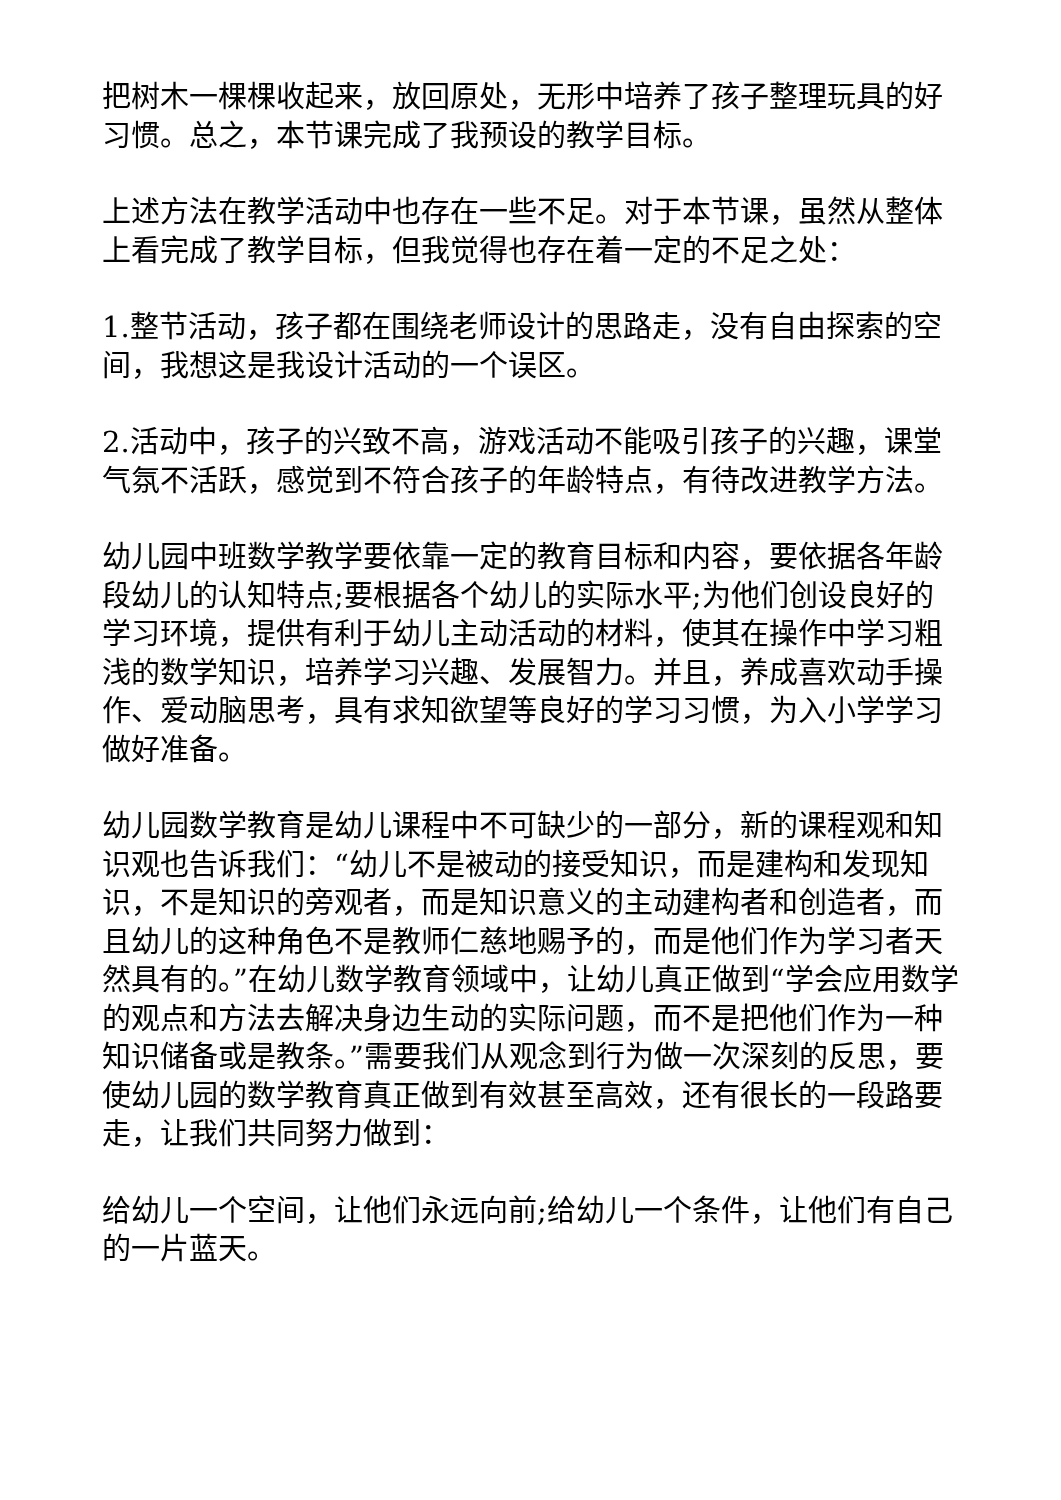把树木一棵棵收起来，放回原处，无形中培养了孩子整理玩具的好习惯。总之，本节课完成了我预设的教学目标。
上述方法在教学活动中也存在一些不足。对于本节课，虽然从整体上看完成了教学目标，但我觉得也存在着一定的不足之处：
1.整节活动，孩子都在围绕老师设计的思路走，没有自由探索的空间，我想这是我设计活动的一个误区。
2.活动中，孩子的兴致不高，游戏活动不能吸引孩子的兴趣，课堂气氛不活跃，感觉到不符合孩子的年龄特点，有待改进教学方法。
幼儿园中班数学教学要依靠一定的教育目标和内容，要依据各年龄段幼儿的认知特点;要根据各个幼儿的实际水平;为他们创设良好的学习环境，提供有利于幼儿主动活动的材料，使其在操作中学习粗浅的数学知识，培养学习兴趣、发展智力。并且，养成喜欢动手操作、爱动脑思考，具有求知欲望等良好的学习习惯，为入小学学习做好准备。
幼儿园数学教育是幼儿课程中不可缺少的一部分，新的课程观和知识观也告诉我们：“幼儿不是被动的接受知识，而是建构和发现知识，不是知识的旁观者，而是知识意义的主动建构者和创造者，而且幼儿的这种角色不是教师仁慈地赐予的，而是他们作为学习者天然具有的。”在幼儿数学教育领域中，让幼儿真正做到“学会应用数学的观点和方法去解决身边生动的实际问题，而不是把他们作为一种知识储备或是教条。”需要我们从观念到行为做一次深刻的反思，要使幼儿园的数学教育真正做到有效甚至高效，还有很长的一段路要走，让我们共同努力做到：
给幼儿一个空间，让他们永远向前;给幼儿一个条件，让他们有自己的一片蓝天。